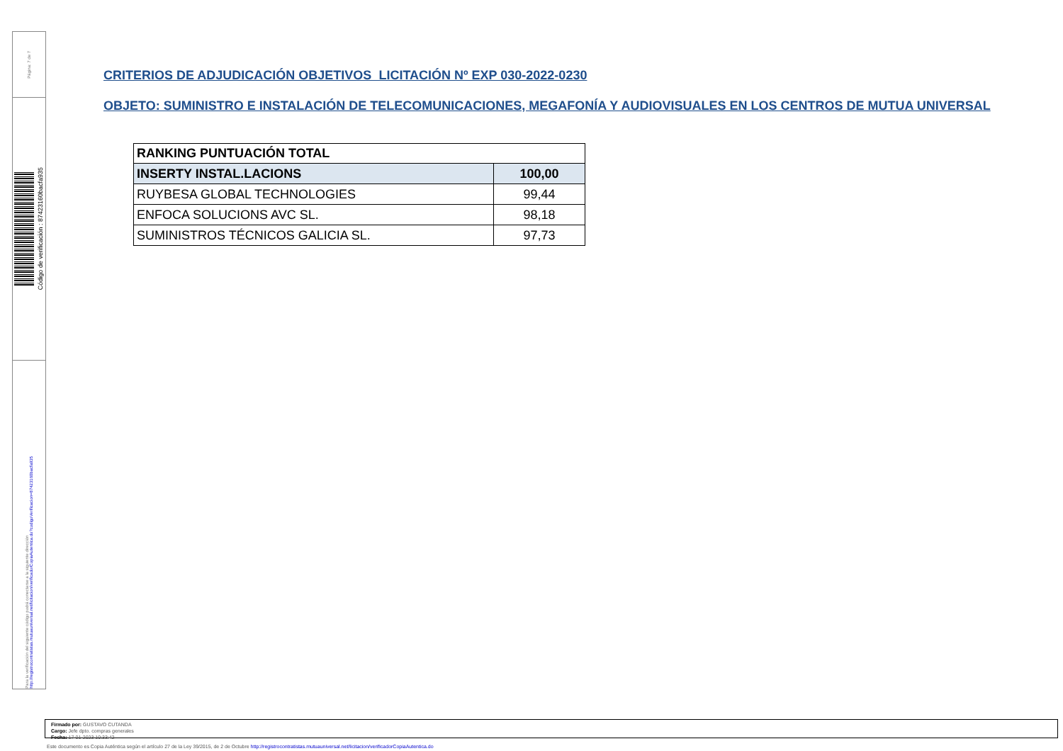Página: 7 de 7
Código de verificación : 87423160bacfa935
Para la verificación del siguiente código podrá conectarse a la siguiente dirección
http://registrocontratistas.mutuauniversal.net/licitacion/verificadorCopiaAutentica.do?codigoVerificacion=87423160bacfa935
CRITERIOS DE ADJUDICACIÓN OBJETIVOS LICITACIÓN Nº EXP 030-2022-0230
OBJETO: SUMINISTRO E INSTALACIÓN DE TELECOMUNICACIONES, MEGAFONÍA Y AUDIOVISUALES EN LOS CENTROS DE MUTUA UNIVERSAL
| RANKING PUNTUACIÓN TOTAL | |
| --- | --- |
| INSERTY INSTAL.LACIONS | 100,00 |
| RUYBESA GLOBAL TECHNOLOGIES | 99,44 |
| ENFOCA SOLUCIONS AVC SL. | 98,18 |
| SUMINISTROS TÉCNICOS GALICIA SL. | 97,73 |
Firmado por: GUSTAVO CUTANDA
Cargo: Jefe dpto. compras generales
Fecha: 17-01-2023 10:33:42
Este documento es Copia Auténtica según el artículo 27 de la Ley 39/2015, de 2 de Octubre http://registrocontratistas.mutuauniversal.net/licitacion/verificadorCopiaAutentica.do